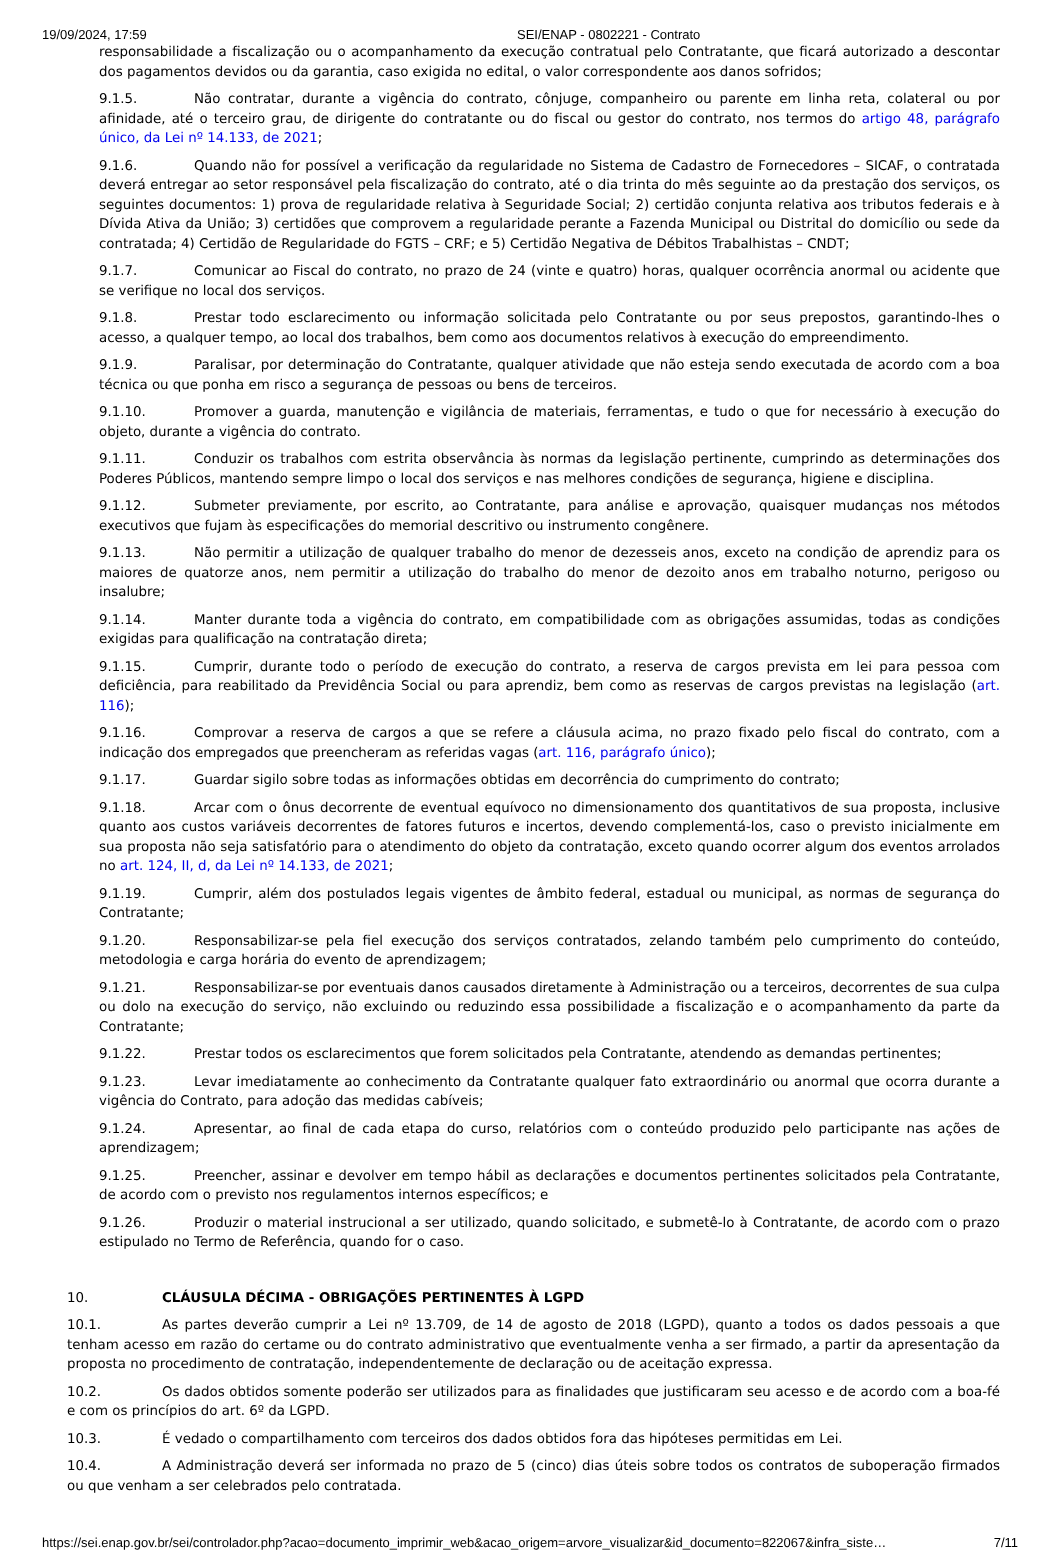19/09/2024, 17:59 SEI/ENAP - 0802221 - Contrato
responsabilidade a fiscalização ou o acompanhamento da execução contratual pelo Contratante, que ficará autorizado a descontar dos pagamentos devidos ou da garantia, caso exigida no edital, o valor correspondente aos danos sofridos;
9.1.5. Não contratar, durante a vigência do contrato, cônjuge, companheiro ou parente em linha reta, colateral ou por afinidade, até o terceiro grau, de dirigente do contratante ou do fiscal ou gestor do contrato, nos termos do artigo 48, parágrafo único, da Lei nº 14.133, de 2021;
9.1.6. Quando não for possível a verificação da regularidade no Sistema de Cadastro de Fornecedores – SICAF, o contratada deverá entregar ao setor responsável pela fiscalização do contrato, até o dia trinta do mês seguinte ao da prestação dos serviços, os seguintes documentos: 1) prova de regularidade relativa à Seguridade Social; 2) certidão conjunta relativa aos tributos federais e à Dívida Ativa da União; 3) certidões que comprovem a regularidade perante a Fazenda Municipal ou Distrital do domicílio ou sede da contratada; 4) Certidão de Regularidade do FGTS – CRF; e 5) Certidão Negativa de Débitos Trabalhistas – CNDT;
9.1.7. Comunicar ao Fiscal do contrato, no prazo de 24 (vinte e quatro) horas, qualquer ocorrência anormal ou acidente que se verifique no local dos serviços.
9.1.8. Prestar todo esclarecimento ou informação solicitada pelo Contratante ou por seus prepostos, garantindo-lhes o acesso, a qualquer tempo, ao local dos trabalhos, bem como aos documentos relativos à execução do empreendimento.
9.1.9. Paralisar, por determinação do Contratante, qualquer atividade que não esteja sendo executada de acordo com a boa técnica ou que ponha em risco a segurança de pessoas ou bens de terceiros.
9.1.10. Promover a guarda, manutenção e vigilância de materiais, ferramentas, e tudo o que for necessário à execução do objeto, durante a vigência do contrato.
9.1.11. Conduzir os trabalhos com estrita observância às normas da legislação pertinente, cumprindo as determinações dos Poderes Públicos, mantendo sempre limpo o local dos serviços e nas melhores condições de segurança, higiene e disciplina.
9.1.12. Submeter previamente, por escrito, ao Contratante, para análise e aprovação, quaisquer mudanças nos métodos executivos que fujam às especificações do memorial descritivo ou instrumento congênere.
9.1.13. Não permitir a utilização de qualquer trabalho do menor de dezesseis anos, exceto na condição de aprendiz para os maiores de quatorze anos, nem permitir a utilização do trabalho do menor de dezoito anos em trabalho noturno, perigoso ou insalubre;
9.1.14. Manter durante toda a vigência do contrato, em compatibilidade com as obrigações assumidas, todas as condições exigidas para qualificação na contratação direta;
9.1.15. Cumprir, durante todo o período de execução do contrato, a reserva de cargos prevista em lei para pessoa com deficiência, para reabilitado da Previdência Social ou para aprendiz, bem como as reservas de cargos previstas na legislação (art. 116);
9.1.16. Comprovar a reserva de cargos a que se refere a cláusula acima, no prazo fixado pelo fiscal do contrato, com a indicação dos empregados que preencheram as referidas vagas (art. 116, parágrafo único);
9.1.17. Guardar sigilo sobre todas as informações obtidas em decorrência do cumprimento do contrato;
9.1.18. Arcar com o ônus decorrente de eventual equívoco no dimensionamento dos quantitativos de sua proposta, inclusive quanto aos custos variáveis decorrentes de fatores futuros e incertos, devendo complementá-los, caso o previsto inicialmente em sua proposta não seja satisfatório para o atendimento do objeto da contratação, exceto quando ocorrer algum dos eventos arrolados no art. 124, II, d, da Lei nº 14.133, de 2021;
9.1.19. Cumprir, além dos postulados legais vigentes de âmbito federal, estadual ou municipal, as normas de segurança do Contratante;
9.1.20. Responsabilizar-se pela fiel execução dos serviços contratados, zelando também pelo cumprimento do conteúdo, metodologia e carga horária do evento de aprendizagem;
9.1.21. Responsabilizar-se por eventuais danos causados diretamente à Administração ou a terceiros, decorrentes de sua culpa ou dolo na execução do serviço, não excluindo ou reduzindo essa possibilidade a fiscalização e o acompanhamento da parte da Contratante;
9.1.22. Prestar todos os esclarecimentos que forem solicitados pela Contratante, atendendo as demandas pertinentes;
9.1.23. Levar imediatamente ao conhecimento da Contratante qualquer fato extraordinário ou anormal que ocorra durante a vigência do Contrato, para adoção das medidas cabíveis;
9.1.24. Apresentar, ao final de cada etapa do curso, relatórios com o conteúdo produzido pelo participante nas ações de aprendizagem;
9.1.25. Preencher, assinar e devolver em tempo hábil as declarações e documentos pertinentes solicitados pela Contratante, de acordo com o previsto nos regulamentos internos específicos; e
9.1.26. Produzir o material instrucional a ser utilizado, quando solicitado, e submetê-lo à Contratante, de acordo com o prazo estipulado no Termo de Referência, quando for o caso.
10. CLÁUSULA DÉCIMA - OBRIGAÇÕES PERTINENTES À LGPD
10.1. As partes deverão cumprir a Lei nº 13.709, de 14 de agosto de 2018 (LGPD), quanto a todos os dados pessoais a que tenham acesso em razão do certame ou do contrato administrativo que eventualmente venha a ser firmado, a partir da apresentação da proposta no procedimento de contratação, independentemente de declaração ou de aceitação expressa.
10.2. Os dados obtidos somente poderão ser utilizados para as finalidades que justificaram seu acesso e de acordo com a boa-fé e com os princípios do art. 6º da LGPD.
10.3. É vedado o compartilhamento com terceiros dos dados obtidos fora das hipóteses permitidas em Lei.
10.4. A Administração deverá ser informada no prazo de 5 (cinco) dias úteis sobre todos os contratos de suboperação firmados ou que venham a ser celebrados pelo contratada.
https://sei.enap.gov.br/sei/controlador.php?acao=documento_imprimir_web&acao_origem=arvore_visualizar&id_documento=822067&infra_siste… 7/11